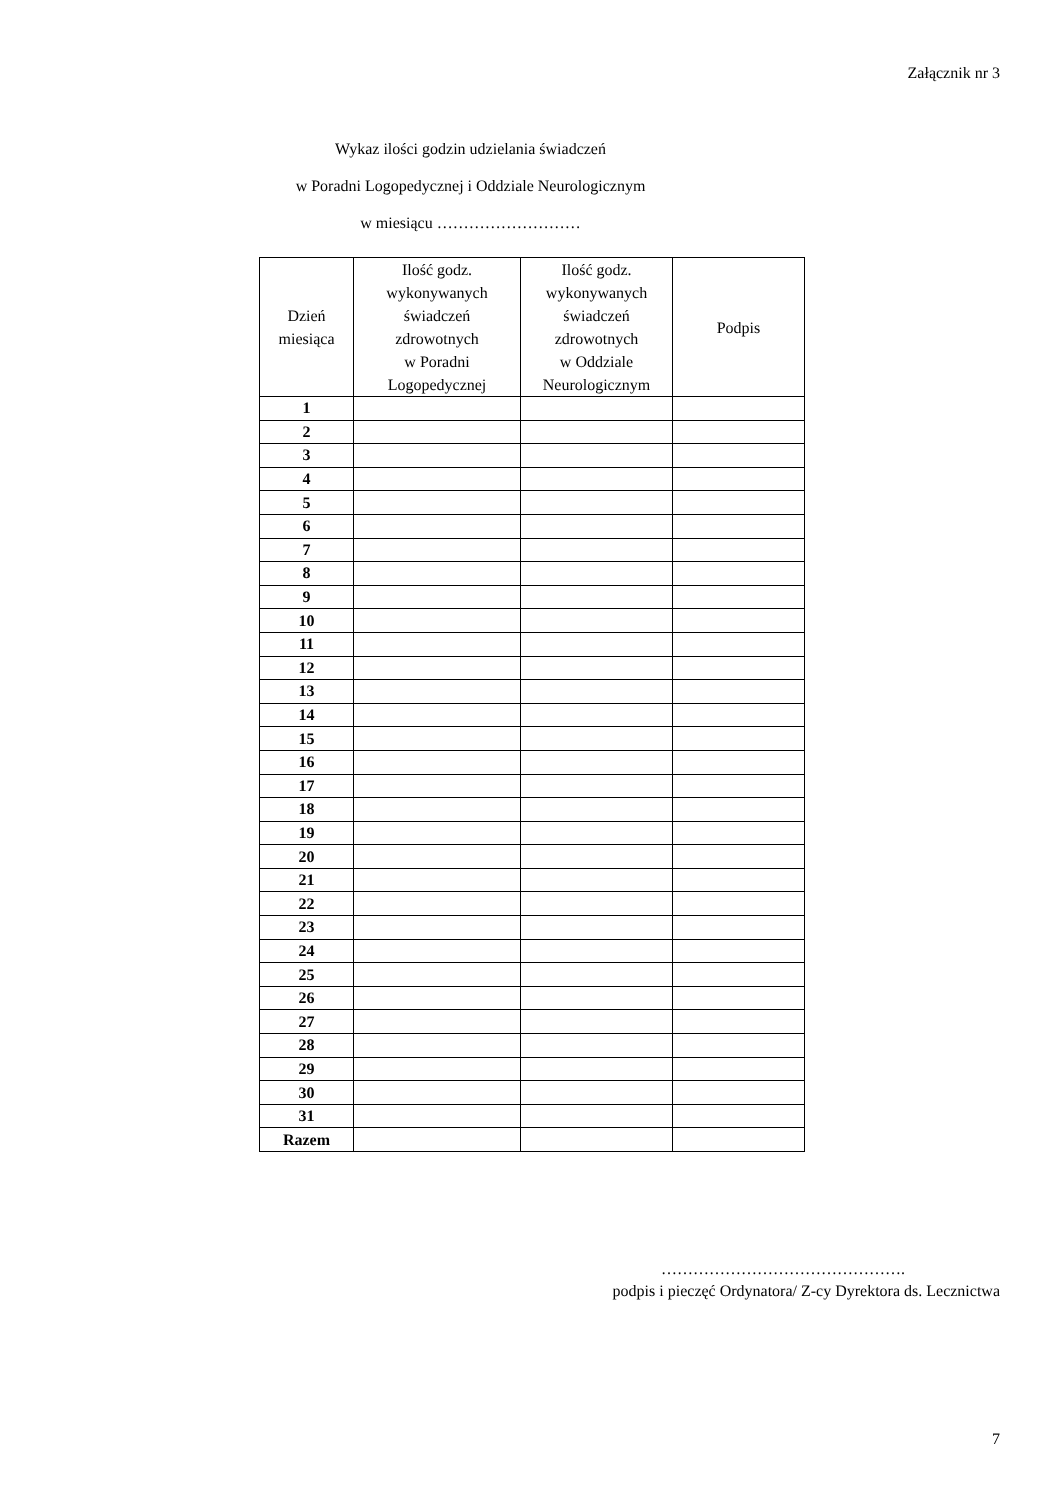Załącznik nr 3
Wykaz ilości godzin udzielania świadczeń
w Poradni Logopedycznej i Oddziale Neurologicznym
w miesiącu ………………………
| Dzień miesiąca | Ilość godz. wykonywanych świadczeń zdrowotnych w Poradni Logopedycznej | Ilość godz. wykonywanych świadczeń zdrowotnych w Oddziale Neurologicznym | Podpis |
| --- | --- | --- | --- |
| 1 | | | |
| 2 | | | |
| 3 | | | |
| 4 | | | |
| 5 | | | |
| 6 | | | |
| 7 | | | |
| 8 | | | |
| 9 | | | |
| 10 | | | |
| 11 | | | |
| 12 | | | |
| 13 | | | |
| 14 | | | |
| 15 | | | |
| 16 | | | |
| 17 | | | |
| 18 | | | |
| 19 | | | |
| 20 | | | |
| 21 | | | |
| 22 | | | |
| 23 | | | |
| 24 | | | |
| 25 | | | |
| 26 | | | |
| 27 | | | |
| 28 | | | |
| 29 | | | |
| 30 | | | |
| 31 | | | |
| Razem | | | |
……………………………………….
podpis i pieczęć Ordynatora/ Z-cy Dyrektora ds. Lecznictwa
7